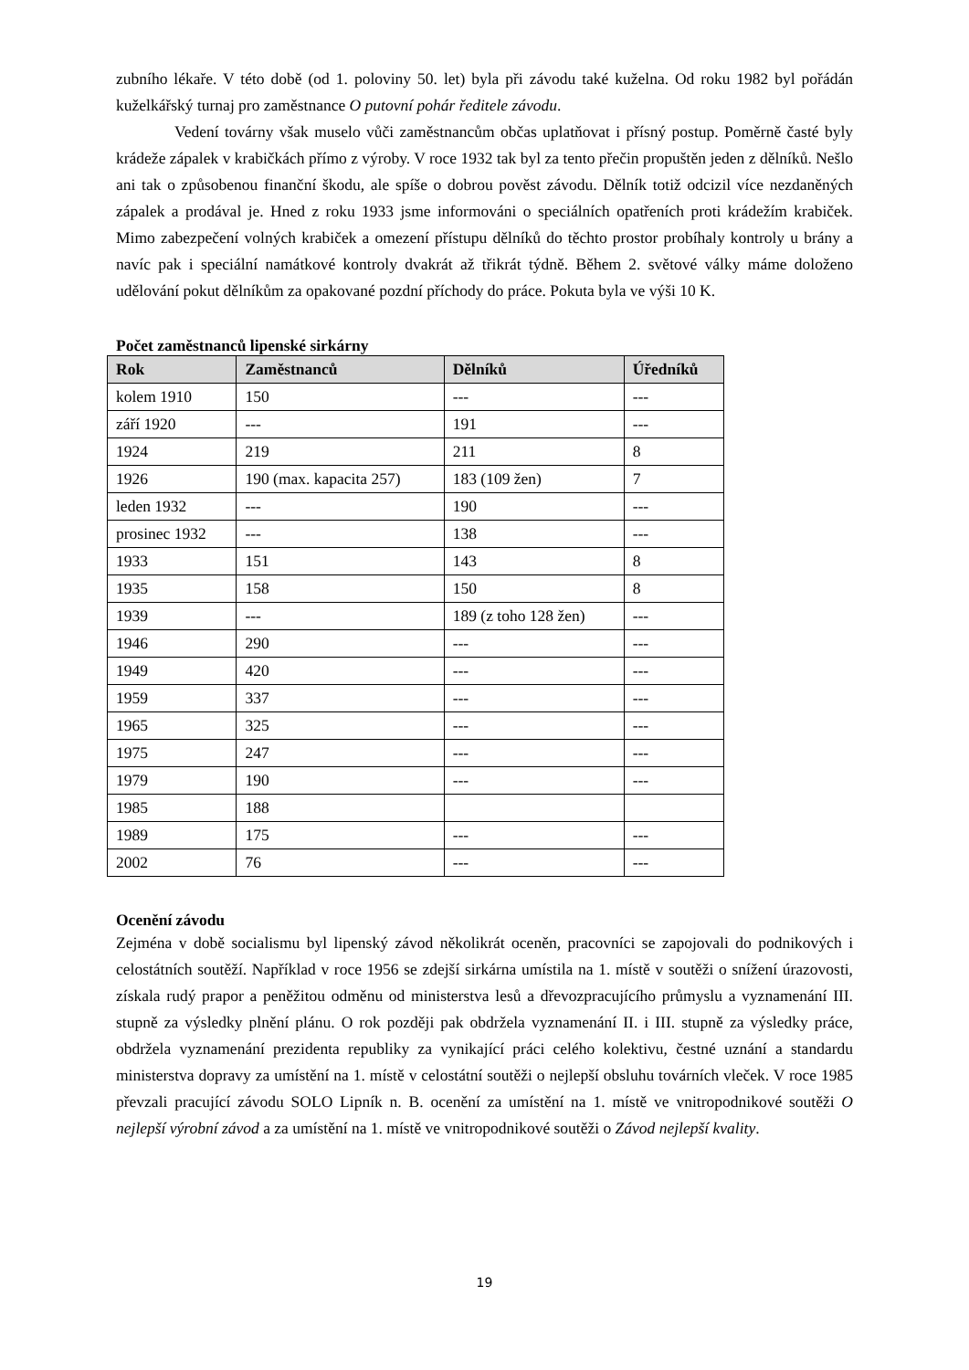zubního lékaře. V této době (od 1. poloviny 50. let) byla při závodu také kuželna. Od roku 1982 byl pořádán kuželkářský turnaj pro zaměstnance O putovní pohár ředitele závodu.
Vedení továrny však muselo vůči zaměstnancům občas uplatňovat i přísný postup. Poměrně časté byly krádeže zápalek v krabičkách přímo z výroby. V roce 1932 tak byl za tento přečin propuštěn jeden z dělníků. Nešlo ani tak o způsobenou finanční škodu, ale spíše o dobrou pověst závodu. Dělník totiž odcizil více nezdaněných zápalek a prodával je. Hned z roku 1933 jsme informováni o speciálních opatřeních proti krádežím krabiček. Mimo zabezpečení volných krabiček a omezení přístupu dělníků do těchto prostor probíhaly kontroly u brány a navíc pak i speciální namátkové kontroly dvakrát až třikrát týdně. Během 2. světové války máme doloženo udělování pokut dělníkům za opakované pozdní příchody do práce. Pokuta byla ve výši 10 K.
Počet zaměstnanců lipenské sirkárny
| Rok | Zaměstnanců | Dělníků | Úředníků |
| --- | --- | --- | --- |
| kolem 1910 | 150 | --- | --- |
| září 1920 | --- | 191 | --- |
| 1924 | 219 | 211 | 8 |
| 1926 | 190 (max. kapacita 257) | 183 (109 žen) | 7 |
| leden 1932 | --- | 190 | --- |
| prosinec 1932 | --- | 138 | --- |
| 1933 | 151 | 143 | 8 |
| 1935 | 158 | 150 | 8 |
| 1939 | --- | 189 (z toho 128 žen) | --- |
| 1946 | 290 | --- | --- |
| 1949 | 420 | --- | --- |
| 1959 | 337 | --- | --- |
| 1965 | 325 | --- | --- |
| 1975 | 247 | --- | --- |
| 1979 | 190 | --- | --- |
| 1985 | 188 | | |
| 1989 | 175 | --- | --- |
| 2002 | 76 | --- | --- |
Ocenění závodu
Zejména v době socialismu byl lipenský závod několikrát oceněn, pracovníci se zapojovali do podnikových i celostátních soutěží. Například v roce 1956 se zdejší sirkárna umístila na 1. místě v soutěži o snížení úrazovosti, získala rudý prapor a peněžitou odměnu od ministerstva lesů a dřevozpracujícího průmyslu a vyznamenání III. stupně za výsledky plnění plánu. O rok později pak obdržela vyznamenání II. i III. stupně za výsledky práce, obdržela vyznamenání prezidenta republiky za vynikající práci celého kolektivu, čestné uznání a standardu ministerstva dopravy za umístění na 1. místě v celostátní soutěži o nejlepší obsluhu továrních vleček. V roce 1985 převzali pracující závodu SOLO Lipník n. B. ocenění za umístění na 1. místě ve vnitropodnikové soutěži O nejlepší výrobní závod a za umístění na 1. místě ve vnitropodnikové soutěži o Závod nejlepší kvality.
19